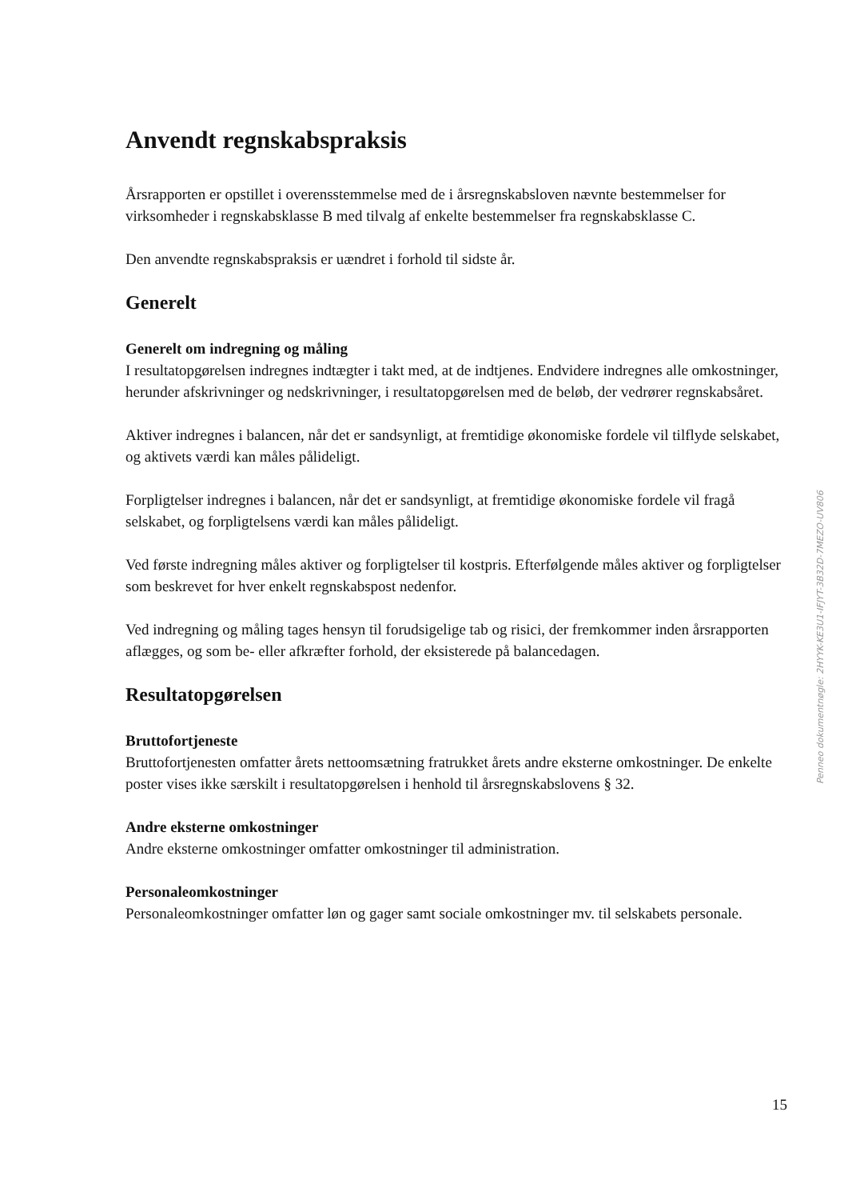Anvendt regnskabspraksis
Årsrapporten er opstillet i overensstemmelse med de i årsregnskabsloven nævnte bestemmelser for virksomheder i regnskabsklasse B med tilvalg af enkelte bestemmelser fra regnskabsklasse C.
Den anvendte regnskabspraksis er uændret i forhold til sidste år.
Generelt
Generelt om indregning og måling
I resultatopgørelsen indregnes indtægter i takt med, at de indtjenes. Endvidere indregnes alle omkostninger, herunder afskrivninger og nedskrivninger, i resultatopgørelsen med de beløb, der vedrører regnskabsåret.
Aktiver indregnes i balancen, når det er sandsynligt, at fremtidige økonomiske fordele vil tilflyde selskabet, og aktivets værdi kan måles pålideligt.
Forpligtelser indregnes i balancen, når det er sandsynligt, at fremtidige økonomiske fordele vil fragå selskabet, og forpligtelsens værdi kan måles pålideligt.
Ved første indregning måles aktiver og forpligtelser til kostpris. Efterfølgende måles aktiver og forpligtelser som beskrevet for hver enkelt regnskabspost nedenfor.
Ved indregning og måling tages hensyn til forudsigelige tab og risici, der fremkommer inden årsrapporten aflægges, og som be- eller afkræfter forhold, der eksisterede på balancedagen.
Resultatopgørelsen
Bruttofortjeneste
Bruttofortjenesten omfatter årets nettoomsætning fratrukket årets andre eksterne omkostninger. De enkelte poster vises ikke særskilt i resultatopgørelsen i henhold til årsregnskabslovens § 32.
Andre eksterne omkostninger
Andre eksterne omkostninger omfatter omkostninger til administration.
Personaleomkostninger
Personaleomkostninger omfatter løn og gager samt sociale omkostninger mv. til selskabets personale.
Penneo dokumentnøgle: 2HYYK-KE3U1-IFJYT-3B32D-7MEZO-UV806
15